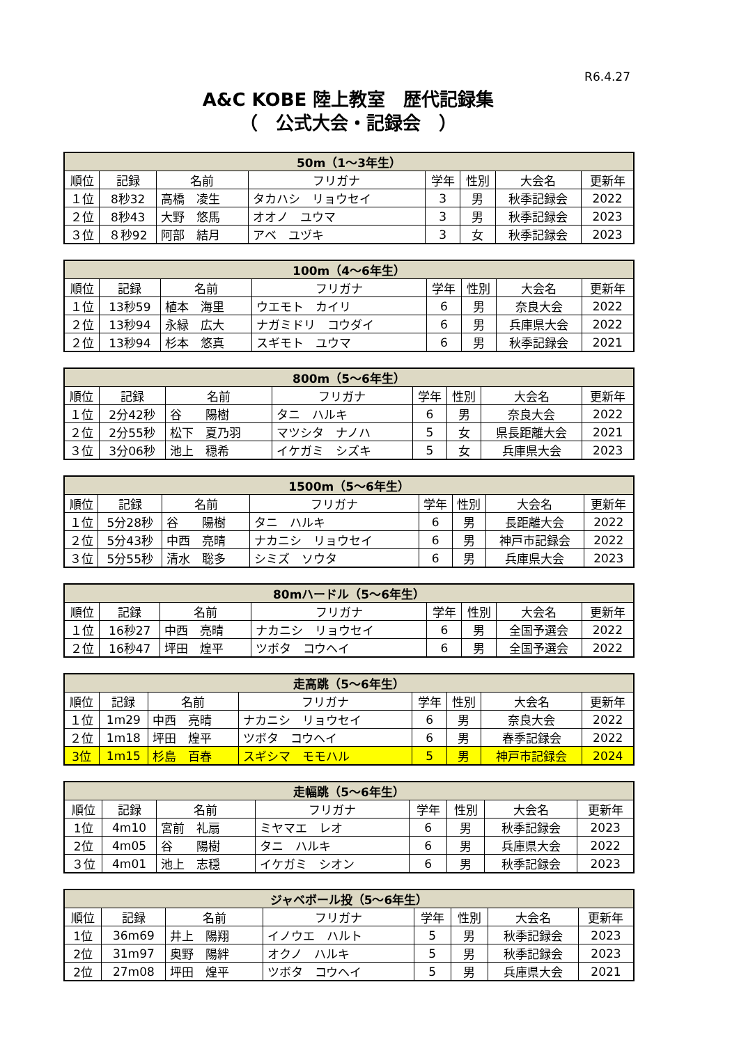R6.4.27
A&C KOBE 陸上教室　歴代記録集
（　公式大会・記録会　）
| 50m（1～3年生） | | | | | | | |
| --- | --- | --- | --- | --- | --- | --- | --- |
| 順位 | 記録 | 名前 | フリガナ | 学年 | 性別 | 大会名 | 更新年 |
| １位 | 8秒32 | 高橋 凌生 | タカハシ リョウセイ | 3 | 男 | 秋季記録会 | 2022 |
| ２位 | 8秒43 | 大野 悠馬 | オオノ ユウマ | 3 | 男 | 秋季記録会 | 2023 |
| ３位 | ８秒92 | 阿部 結月 | アベ ユヅキ | 3 | 女 | 秋季記録会 | 2023 |
| 100m（4～6年生） | | | | | | | |
| --- | --- | --- | --- | --- | --- | --- | --- |
| 順位 | 記録 | 名前 | フリガナ | 学年 | 性別 | 大会名 | 更新年 |
| １位 | 13秒59 | 植本 海里 | ウエモト カイリ | 6 | 男 | 奈良大会 | 2022 |
| ２位 | 13秒94 | 永緑 広大 | ナガミドリ コウダイ | 6 | 男 | 兵庫県大会 | 2022 |
| ２位 | 13秒94 | 杉本 悠真 | スギモト ユウマ | 6 | 男 | 秋季記録会 | 2021 |
| 800m（5～6年生） | | | | | | | |
| --- | --- | --- | --- | --- | --- | --- | --- |
| 順位 | 記録 | 名前 | フリガナ | 学年 | 性別 | 大会名 | 更新年 |
| １位 | 2分42秒 | 谷 陽樹 | タニ ハルキ | 6 | 男 | 奈良大会 | 2022 |
| ２位 | 2分55秒 | 松下 夏乃羽 | マツシタ ナノハ | 5 | 女 | 県長距離大会 | 2021 |
| ３位 | 3分06秒 | 池上 穏希 | イケガミ シズキ | 5 | 女 | 兵庫県大会 | 2023 |
| 1500m（5～6年生） | | | | | | | |
| --- | --- | --- | --- | --- | --- | --- | --- |
| 順位 | 記録 | 名前 | フリガナ | 学年 | 性別 | 大会名 | 更新年 |
| １位 | 5分28秒 | 谷 陽樹 | タニ ハルキ | 6 | 男 | 長距離大会 | 2022 |
| ２位 | 5分43秒 | 中西 亮晴 | ナカニシ リョウセイ | 6 | 男 | 神戸市記録会 | 2022 |
| ３位 | 5分55秒 | 清水 聡多 | シミズ ソウタ | 6 | 男 | 兵庫県大会 | 2023 |
| 80mハードル（5～6年生） | | | | | | | |
| --- | --- | --- | --- | --- | --- | --- | --- |
| 順位 | 記録 | 名前 | フリガナ | 学年 | 性別 | 大会名 | 更新年 |
| １位 | 16秒27 | 中西 亮晴 | ナカニシ リョウセイ | 6 | 男 | 全国予選会 | 2022 |
| ２位 | 16秒47 | 坪田 煌平 | ツボタ コウヘイ | 6 | 男 | 全国予選会 | 2022 |
| 走高跳（5～6年生） | | | | | | | |
| --- | --- | --- | --- | --- | --- | --- | --- |
| 順位 | 記録 | 名前 | フリガナ | 学年 | 性別 | 大会名 | 更新年 |
| １位 | 1m29 | 中西 亮晴 | ナカニシ リョウセイ | 6 | 男 | 奈良大会 | 2022 |
| ２位 | 1m18 | 坪田 煌平 | ツボタ コウヘイ | 6 | 男 | 春季記録会 | 2022 |
| 3位 | 1m15 | 杉島 百春 | スギシマ モモハル | 5 | 男 | 神戸市記録会 | 2024 |
| 走幅跳（5～6年生） | | | | | | | |
| --- | --- | --- | --- | --- | --- | --- | --- |
| 順位 | 記録 | 名前 | フリガナ | 学年 | 性別 | 大会名 | 更新年 |
| 1位 | 4m10 | 宮前 礼扇 | ミヤマエ レオ | 6 | 男 | 秋季記録会 | 2023 |
| 2位 | 4m05 | 谷 陽樹 | タニ ハルキ | 6 | 男 | 兵庫県大会 | 2022 |
| ３位 | 4m01 | 池上 志穏 | イケガミ シオン | 6 | 男 | 秋季記録会 | 2023 |
| ジャベボール投（5～6年生） | | | | | | | |
| --- | --- | --- | --- | --- | --- | --- | --- |
| 順位 | 記録 | 名前 | フリガナ | 学年 | 性別 | 大会名 | 更新年 |
| 1位 | 36m69 | 井上 陽翔 | イノウエ ハルト | 5 | 男 | 秋季記録会 | 2023 |
| 2位 | 31m97 | 奥野 陽絆 | オクノ ハルキ | 5 | 男 | 秋季記録会 | 2023 |
| 2位 | 27m08 | 坪田 煌平 | ツボタ コウヘイ | 5 | 男 | 兵庫県大会 | 2021 |